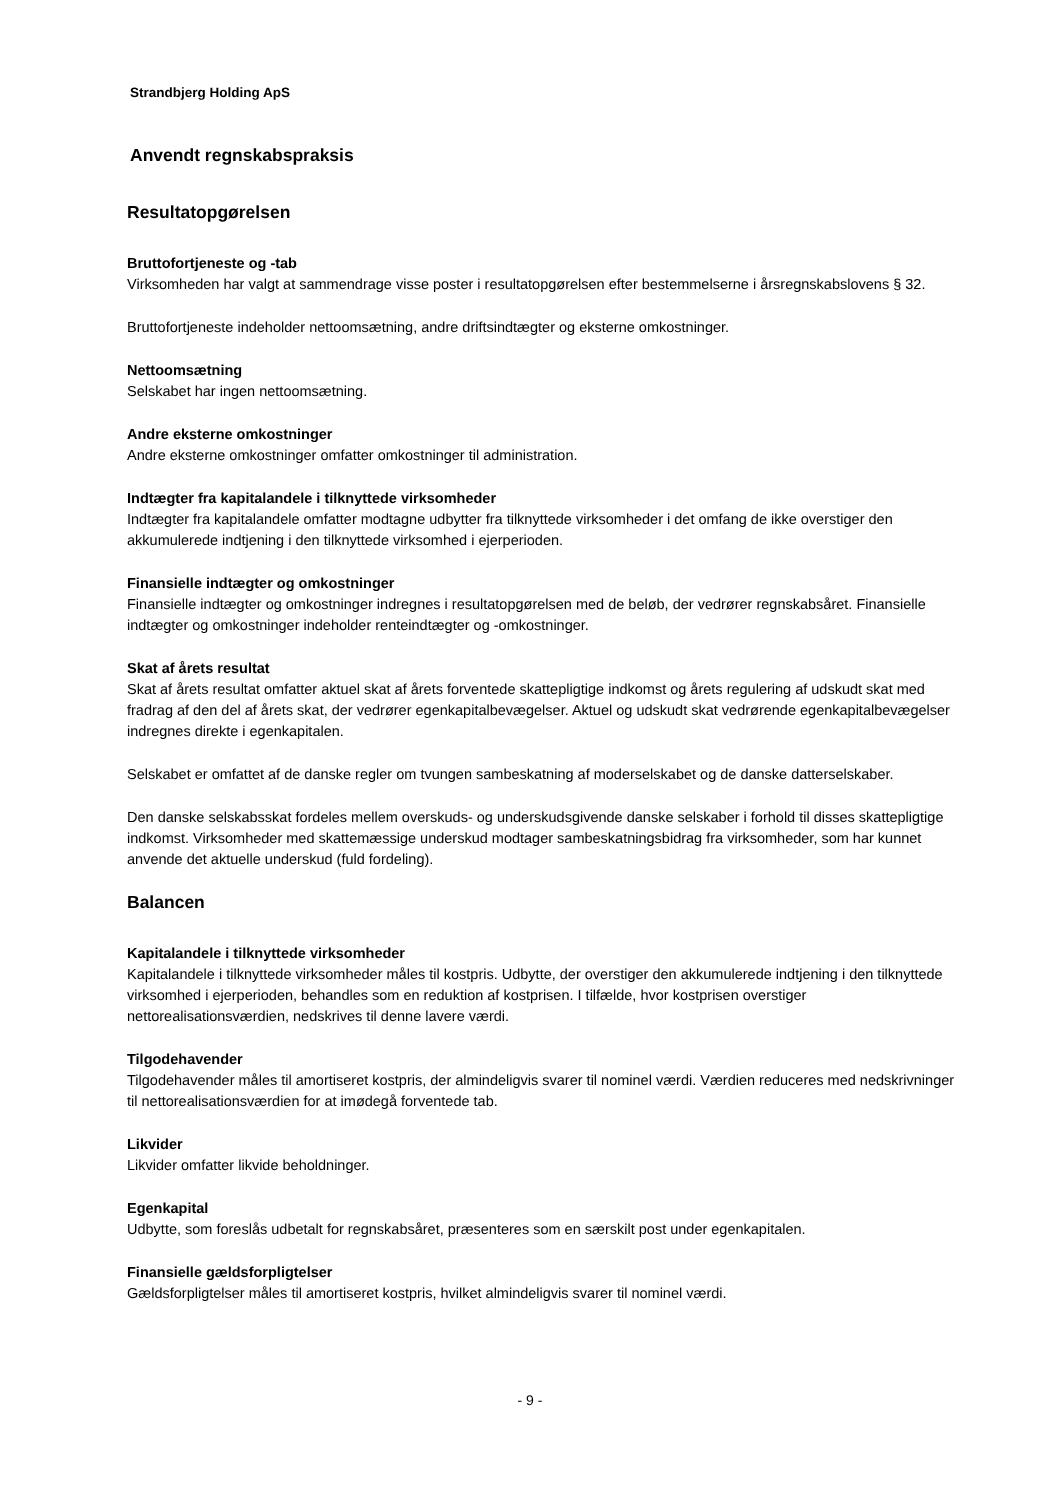Strandbjerg Holding ApS
Anvendt regnskabspraksis
Resultatopgørelsen
Bruttofortjeneste og -tab
Virksomheden har valgt at sammendrage visse poster i resultatopgørelsen efter bestemmelserne i årsregnskabslovens § 32.
Bruttofortjeneste indeholder nettoomsætning, andre driftsindtægter og eksterne omkostninger.
Nettoomsætning
Selskabet har ingen nettoomsætning.
Andre eksterne omkostninger
Andre eksterne omkostninger omfatter omkostninger til administration.
Indtægter fra kapitalandele i tilknyttede virksomheder
Indtægter fra kapitalandele omfatter modtagne udbytter fra tilknyttede virksomheder i det omfang de ikke overstiger den akkumulerede indtjening i den tilknyttede virksomhed i ejerperioden.
Finansielle indtægter og omkostninger
Finansielle indtægter og omkostninger indregnes i resultatopgørelsen med de beløb, der vedrører regnskabsåret. Finansielle indtægter og omkostninger indeholder renteindtægter og -omkostninger.
Skat af årets resultat
Skat af årets resultat omfatter aktuel skat af årets forventede skattepligtige indkomst og årets regulering af udskudt skat med fradrag af den del af årets skat, der vedrører egenkapitalbevægelser. Aktuel og udskudt skat vedrørende egenkapitalbevægelser indregnes direkte i egenkapitalen.
Selskabet er omfattet af de danske regler om tvungen sambeskatning af moderselskabet og de danske datterselskaber.
Den danske selskabsskat fordeles mellem overskuds- og underskudsgivende danske selskaber i forhold til disses skattepligtige indkomst. Virksomheder med skattemæssige underskud modtager sambeskatningsbidrag fra virksomheder, som har kunnet anvende det aktuelle underskud (fuld fordeling).
Balancen
Kapitalandele i tilknyttede virksomheder
Kapitalandele i tilknyttede virksomheder måles til kostpris. Udbytte, der overstiger den akkumulerede indtjening i den tilknyttede virksomhed i ejerperioden, behandles som en reduktion af kostprisen. I tilfælde, hvor kostprisen overstiger nettorealisationsværdien, nedskrives til denne lavere værdi.
Tilgodehavender
Tilgodehavender måles til amortiseret kostpris, der almindeligvis svarer til nominel værdi. Værdien reduceres med nedskrivninger til nettorealisationsværdien for at imødegå forventede tab.
Likvider
Likvider omfatter likvide beholdninger.
Egenkapital
Udbytte, som foreslås udbetalt for regnskabsåret, præsenteres som en særskilt post under egenkapitalen.
Finansielle gældsforpligtelser
Gældsforpligtelser måles til amortiseret kostpris, hvilket almindeligvis svarer til nominel værdi.
- 9 -